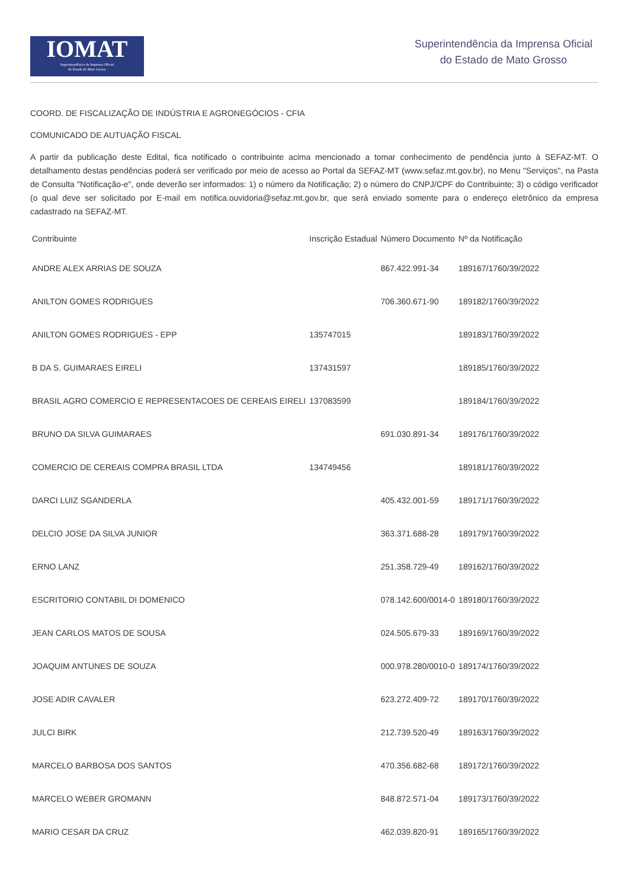IOMAT
Superintendência da Imprensa Oficial
do Estado de Mato Grosso
Superintendência da Imprensa Oficial
do Estado de Mato Grosso
COORD. DE FISCALIZAÇÃO DE INDÚSTRIA E AGRONEGÓCIOS - CFIA
COMUNICADO DE AUTUAÇÃO FISCAL
A partir da publicação deste Edital, fica notificado o contribuinte acima mencionado a tomar conhecimento de pendência junto à SEFAZ-MT. O detalhamento destas pendências poderá ser verificado por meio de acesso ao Portal da SEFAZ-MT (www.sefaz.mt.gov.br), no Menu "Serviços", na Pasta de Consulta "Notificação-e", onde deverão ser informados: 1) o número da Notificação; 2) o número do CNPJ/CPF do Contribuinte; 3) o código verificador (o qual deve ser solicitado por E-mail em notifica.ouvidoria@sefaz.mt.gov.br, que será enviado somente para o endereço eletrônico da empresa cadastrado na SEFAZ-MT.
| Contribuinte | Inscrição Estadual | Número Documento | Nº da Notificação |
| --- | --- | --- | --- |
| ANDRE ALEX ARRIAS DE SOUZA | | 867.422.991-34 | 189167/1760/39/2022 |
| ANILTON GOMES RODRIGUES | | 706.360.671-90 | 189182/1760/39/2022 |
| ANILTON GOMES RODRIGUES - EPP | 135747015 | | 189183/1760/39/2022 |
| B DA S. GUIMARAES EIRELI | 137431597 | | 189185/1760/39/2022 |
| BRASIL AGRO COMERCIO E REPRESENTACOES DE CEREAIS EIRELI | 137083599 | | 189184/1760/39/2022 |
| BRUNO DA SILVA GUIMARAES | | 691.030.891-34 | 189176/1760/39/2022 |
| COMERCIO DE CEREAIS COMPRA BRASIL LTDA | 134749456 | | 189181/1760/39/2022 |
| DARCI LUIZ SGANDERLA | | 405.432.001-59 | 189171/1760/39/2022 |
| DELCIO JOSE DA SILVA JUNIOR | | 363.371.688-28 | 189179/1760/39/2022 |
| ERNO LANZ | | 251.358.729-49 | 189162/1760/39/2022 |
| ESCRITORIO CONTABIL DI DOMENICO | | 078.142.600/0014-0 | 189180/1760/39/2022 |
| JEAN CARLOS MATOS DE SOUSA | | 024.505.679-33 | 189169/1760/39/2022 |
| JOAQUIM ANTUNES DE SOUZA | | 000.978.280/0010-0 | 189174/1760/39/2022 |
| JOSE ADIR CAVALER | | 623.272.409-72 | 189170/1760/39/2022 |
| JULCI BIRK | | 212.739.520-49 | 189163/1760/39/2022 |
| MARCELO BARBOSA DOS SANTOS | | 470.356.682-68 | 189172/1760/39/2022 |
| MARCELO WEBER GROMANN | | 848.872.571-04 | 189173/1760/39/2022 |
| MARIO CESAR DA CRUZ | | 462.039.820-91 | 189165/1760/39/2022 |